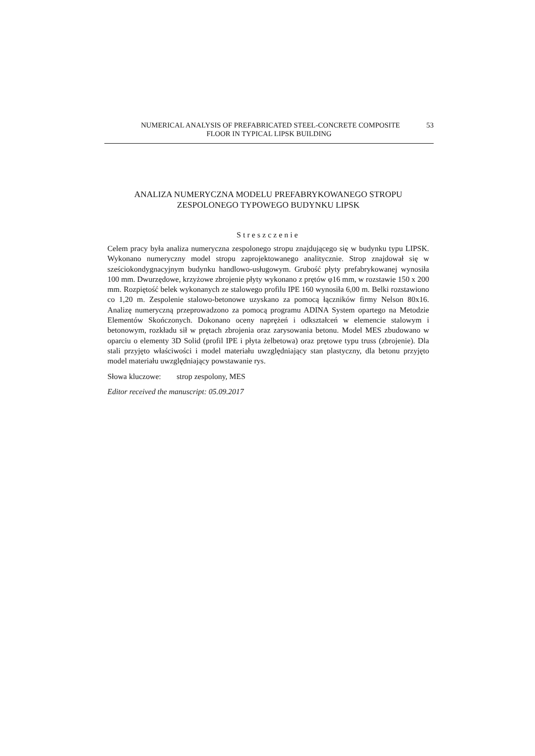NUMERICAL ANALYSIS OF PREFABRICATED STEEL-CONCRETE COMPOSITE 53
FLOOR IN TYPICAL LIPSK BUILDING
ANALIZA NUMERYCZNA MODELU PREFABRYKOWANEGO STROPU
ZESPOLONEGO TYPOWEGO BUDYNKU LIPSK
Streszczenie
Celem pracy była analiza numeryczna zespolonego stropu znajdującego się w budynku typu LIPSK. Wykonano numeryczny model stropu zaprojektowanego analitycznie. Strop znajdował się w sześciokondygnacyjnym budynku handlowo-usługowym. Grubość płyty prefabrykowanej wynosiła 100 mm. Dwurzędowe, krzyżowe zbrojenie płyty wykonano z prętów φ16 mm, w rozstawie 150 x 200 mm. Rozpiętość belek wykonanych ze stalowego profilu IPE 160 wynosiła 6,00 m. Belki rozstawiono co 1,20 m. Zespolenie stalowo-betonowe uzyskano za pomocą łączników firmy Nelson 80x16. Analizę numeryczną przeprowadzono za pomocą programu ADINA System opartego na Metodzie Elementów Skończonych. Dokonano oceny naprężeń i odkształceń w elemencie stalowym i betonowym, rozkładu sił w prętach zbrojenia oraz zarysowania betonu. Model MES zbudowano w oparciu o elementy 3D Solid (profil IPE i płyta żelbetowa) oraz prętowe typu truss (zbrojenie). Dla stali przyjęto właściwości i model materiału uwzględniający stan plastyczny, dla betonu przyjęto model materiału uwzględniający powstawanie rys.
Słowa kluczowe: strop zespolony, MES
Editor received the manuscript: 05.09.2017